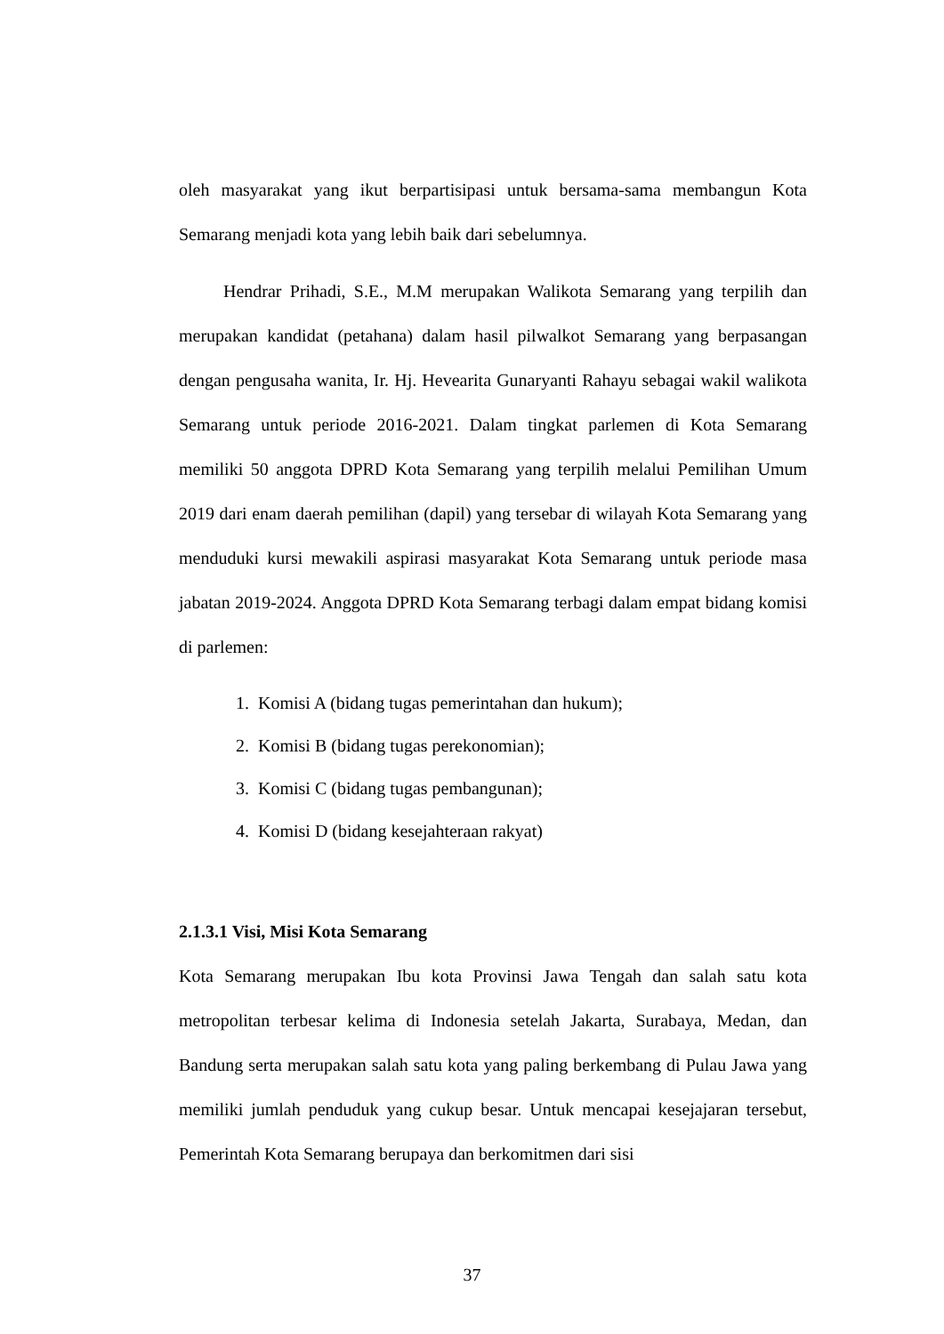oleh masyarakat yang ikut berpartisipasi untuk bersama-sama membangun Kota Semarang menjadi kota yang lebih baik dari sebelumnya.
Hendrar Prihadi, S.E., M.M merupakan Walikota Semarang yang terpilih dan merupakan kandidat (petahana) dalam hasil pilwalkot Semarang yang berpasangan dengan pengusaha wanita, Ir. Hj. Hevearita Gunaryanti Rahayu sebagai wakil walikota Semarang untuk periode 2016-2021. Dalam tingkat parlemen di Kota Semarang memiliki 50 anggota DPRD Kota Semarang yang terpilih melalui Pemilihan Umum 2019 dari enam daerah pemilihan (dapil) yang tersebar di wilayah Kota Semarang yang menduduki kursi mewakili aspirasi masyarakat Kota Semarang untuk periode masa jabatan 2019-2024. Anggota DPRD Kota Semarang terbagi dalam empat bidang komisi di parlemen:
1. Komisi A (bidang tugas pemerintahan dan hukum);
2. Komisi B (bidang tugas perekonomian);
3. Komisi C (bidang tugas pembangunan);
4. Komisi D (bidang kesejahteraan rakyat)
2.1.3.1 Visi, Misi Kota Semarang
Kota Semarang merupakan Ibu kota Provinsi Jawa Tengah dan salah satu kota metropolitan terbesar kelima di Indonesia setelah Jakarta, Surabaya, Medan, dan Bandung serta merupakan salah satu kota yang paling berkembang di Pulau Jawa yang memiliki jumlah penduduk yang cukup besar. Untuk mencapai kesejajaran tersebut, Pemerintah Kota Semarang berupaya dan berkomitmen dari sisi
37